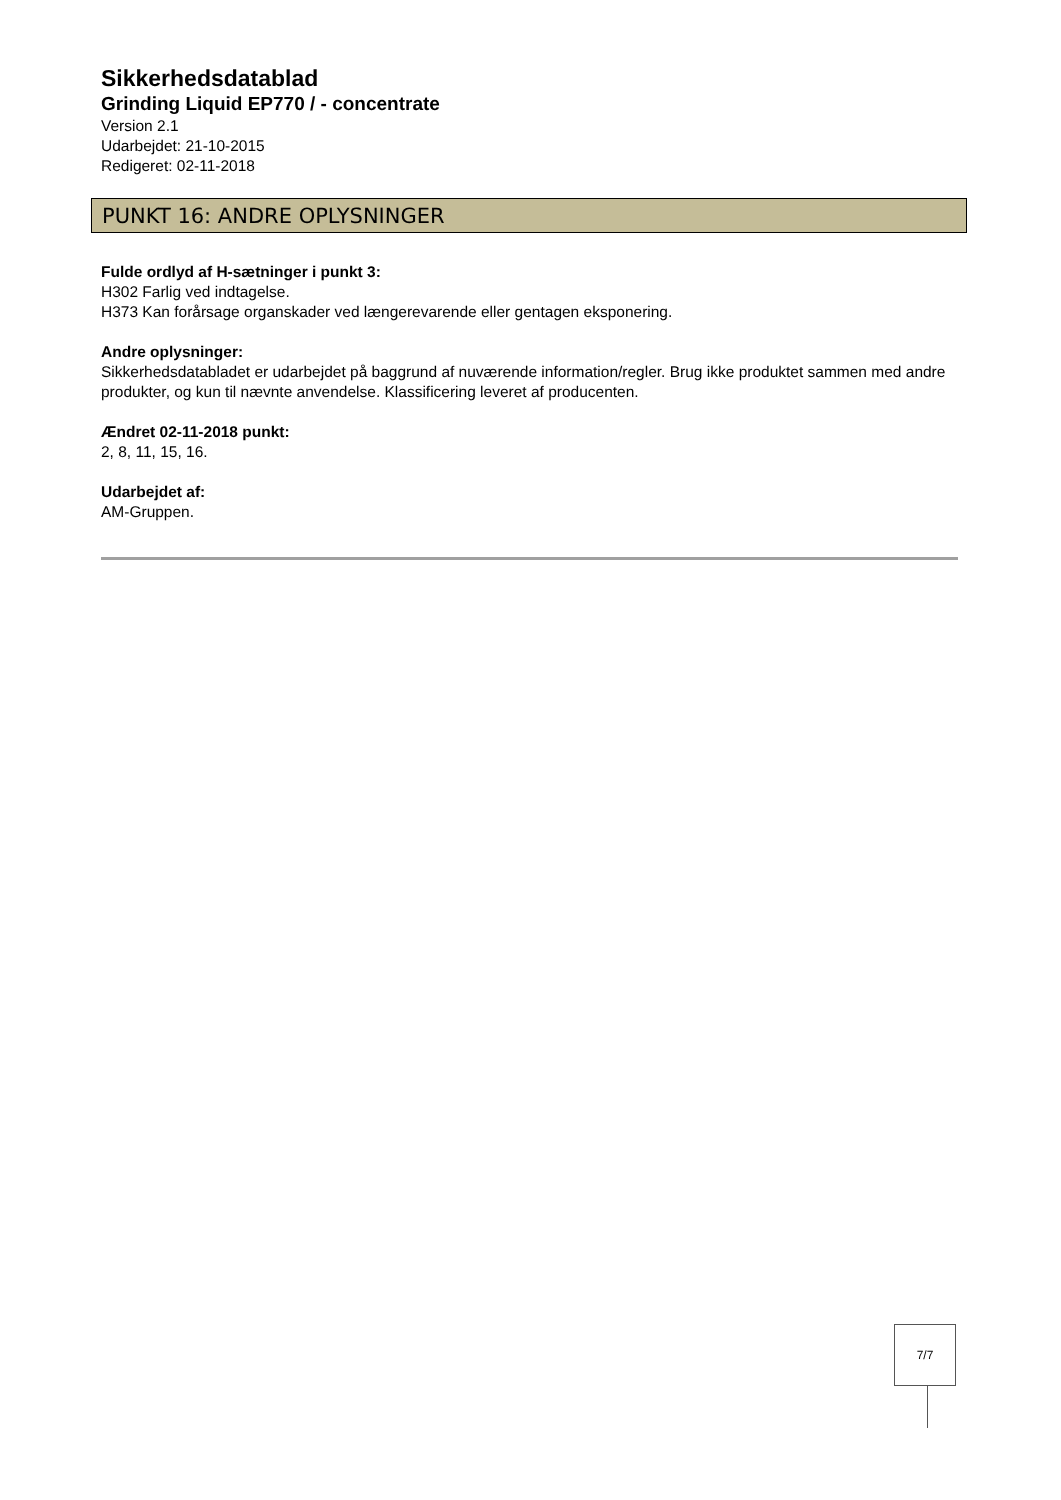Sikkerhedsdatablad
Grinding Liquid EP770 / - concentrate
Version 2.1
Udarbejdet: 21-10-2015
Redigeret: 02-11-2018
PUNKT 16: ANDRE OPLYSNINGER
Fulde ordlyd af H-sætninger i punkt 3:
H302 Farlig ved indtagelse.
H373 Kan forårsage organskader ved længerevarende eller gentagen eksponering.
Andre oplysninger:
Sikkerhedsdatabladet er udarbejdet på baggrund af nuværende information/regler. Brug ikke produktet sammen med andre produkter, og kun til nævnte anvendelse. Klassificering leveret af producenten.
Ændret 02-11-2018 punkt:
2, 8, 11, 15, 16.
Udarbejdet af:
AM-Gruppen.
7/7